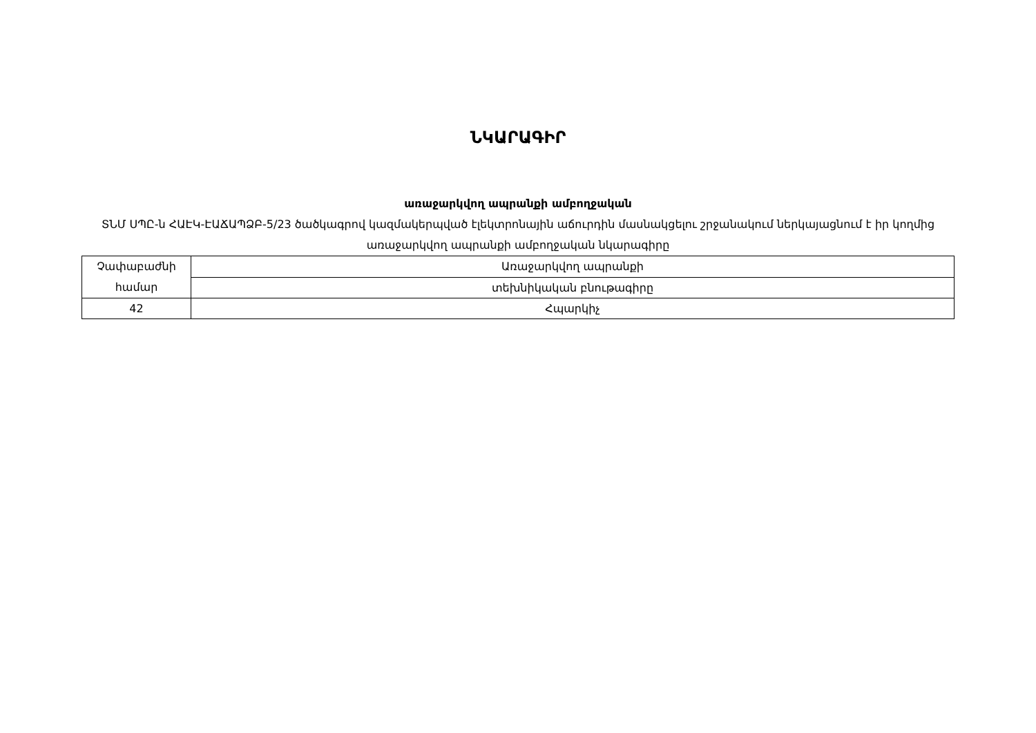ՆԿԱՐԱԳԻՐ
առաջարկվող ապրանքի ամբողջական
ՏՆՄ ՍՊԸ-ն ՀԱԷԿ-ԷԱՃԱՊՁԲ-5/23 ծածկագրով կազմակերպված էլեկտրոնային աճուրդին մասնակցելու շրջանակում ներկայացնում է իր կողմից առաջարկվող ապրանքի ամբողջական նկարագիրը
| Չափաբաժնի համար | Առաջարկվող ապրանքի |
| | տեխնիկական բնութագիրը |
| 42 | Հպարկիչ |